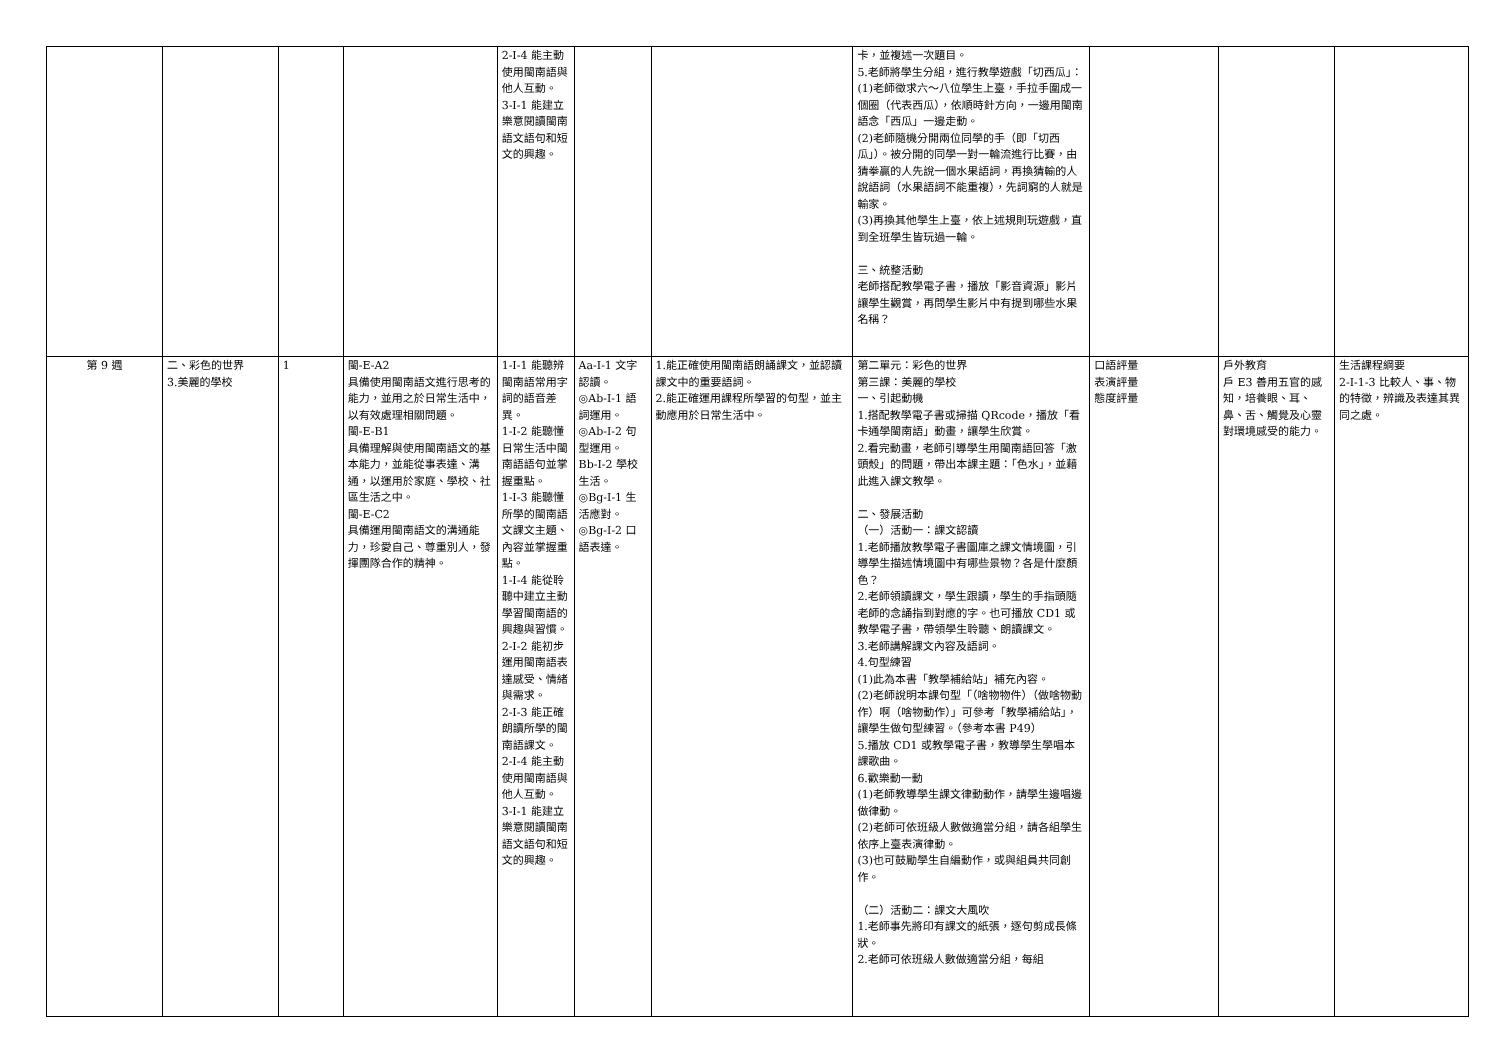| | | | | 2-Ⅰ-4 能主動使用閩南語與他人互動。 3-Ⅰ-1 能建立樂意閱讀閩南語文語句和短文的興趣。 | | | 卡，並複述一次題目。 5.老師將學生分組，進行教學遊戲「切西瓜」： (1)老師徵求六～八位學生上臺，手拉手圍成一個圈（代表西瓜），依順時針方向，一邊用閩南語念「西瓜」一邊走動。 (2)老師隨機分開兩位同學的手（即「切西瓜」）。被分開的同學一對一輪流進行比賽，由猜拳贏的人先說一個水果語詞，再換猜輸的人說語詞（水果語詞不能重複），先詞窮的人就是輸家。 (3)再換其他學生上臺，依上述規則玩遊戲，直到全班學生皆玩過一輪。 三、統整活動 老師搭配教學電子書，播放「影音資源」影片讓學生觀賞，再問學生影片中有提到哪些水果名稱？ | | | |
| 第 9 週 | 二、彩色的世界 3.美麗的學校 | 1 | 閩-E-A2 具備使用閩南語文進行思考的能力，並用之於日常生活中，以有效處理相關問題。 閩-E-B1 具備理解與使用閩南語文的基本能力，並能從事表達、溝通，以運用於家庭、學校、社區生活之中。 閩-E-C2 具備運用閩南語文的溝通能力，珍愛自己、尊重別人，發揮團隊合作的精神。 | 1-Ⅰ-1 能聽辨閩南語常用字詞的語音差異。 1-Ⅰ-2 能聽懂日常生活中閩南語語句並掌握重點。 1-Ⅰ-3 能聽懂所學的閩南語文課文主題、內容並掌握重點。 1-Ⅰ-4 能從聆聽中建立主動學習閩南語的興趣與習慣。 2-Ⅰ-2 能初步運用閩南語表達感受、情緒與需求。 2-Ⅰ-3 能正確朗讀所學的閩南語課文。 2-Ⅰ-4 能主動使用閩南語與他人互動。 3-Ⅰ-1 能建立樂意閱讀閩南語文語句和短文的興趣。 | Aa-Ⅰ-1 文字認讀。 ◎Ab-Ⅰ-1 語詞運用。 ◎Ab-Ⅰ-2 句型運用。 Bb-Ⅰ-2 學校生活。 ◎Bg-Ⅰ-1 生活應對。 ◎Bg-Ⅰ-2 口語表達。 | 1.能正確使用閩南語朗誦課文，並認讀課文中的重要語詞。 2.能正確運用課程所學習的句型，並主動應用於日常生活中。 | 第二單元：彩色的世界 第三課：美麗的學校 一、引起動機 1.搭配教學電子書或掃描 QRcode，播放「看卡通學閩南語」動畫，讓學生欣賞。 2.看完動畫，老師引導學生用閩南語回答「激頭殼」的問題，帶出本課主題：「色水」，並藉此進入課文教學。 二、發展活動 （一）活動一：課文認讀 1.老師播放教學電子書圖庫之課文情境圖，引導學生描述情境圖中有哪些景物？各是什麼顏色？ 2.老師領讀課文，學生跟讀，學生的手指頭隨老師的念誦指到對應的字。也可播放 CD1 或教學電子書，帶領學生聆聽、朗讀課文。 3.老師講解課文內容及語詞。 4.句型練習 (1)此為本書「教學補給站」補充內容。 (2)老師說明本課句型「（啥物物件）（做啥物動作）啊（啥物動作）」可參考「教學補給站」，讓學生做句型練習。（參考本書 P49） 5.播放 CD1 或教學電子書，教導學生學唱本課歌曲。 6.歡樂動一動 (1)老師教導學生課文律動動作，請學生邊唱邊做律動。 (2)老師可依班級人數做適當分組，請各組學生依序上臺表演律動。 (3)也可鼓勵學生自編動作，或與組員共同創作。 （二）活動二：課文大風吹 1.老師事先將印有課文的紙張，逐句剪成長條狀。 2.老師可依班級人數做適當分組，每組 | 口語評量 表演評量 態度評量 | 戶外教育 戶 E3 善用五官的感知，培養眼、耳、鼻、舌、觸覺及心靈對環境感受的能力。 | 生活課程綱要 2-I-1-3 比較人、事、物的特徵，辨識及表達其異同之處。 |